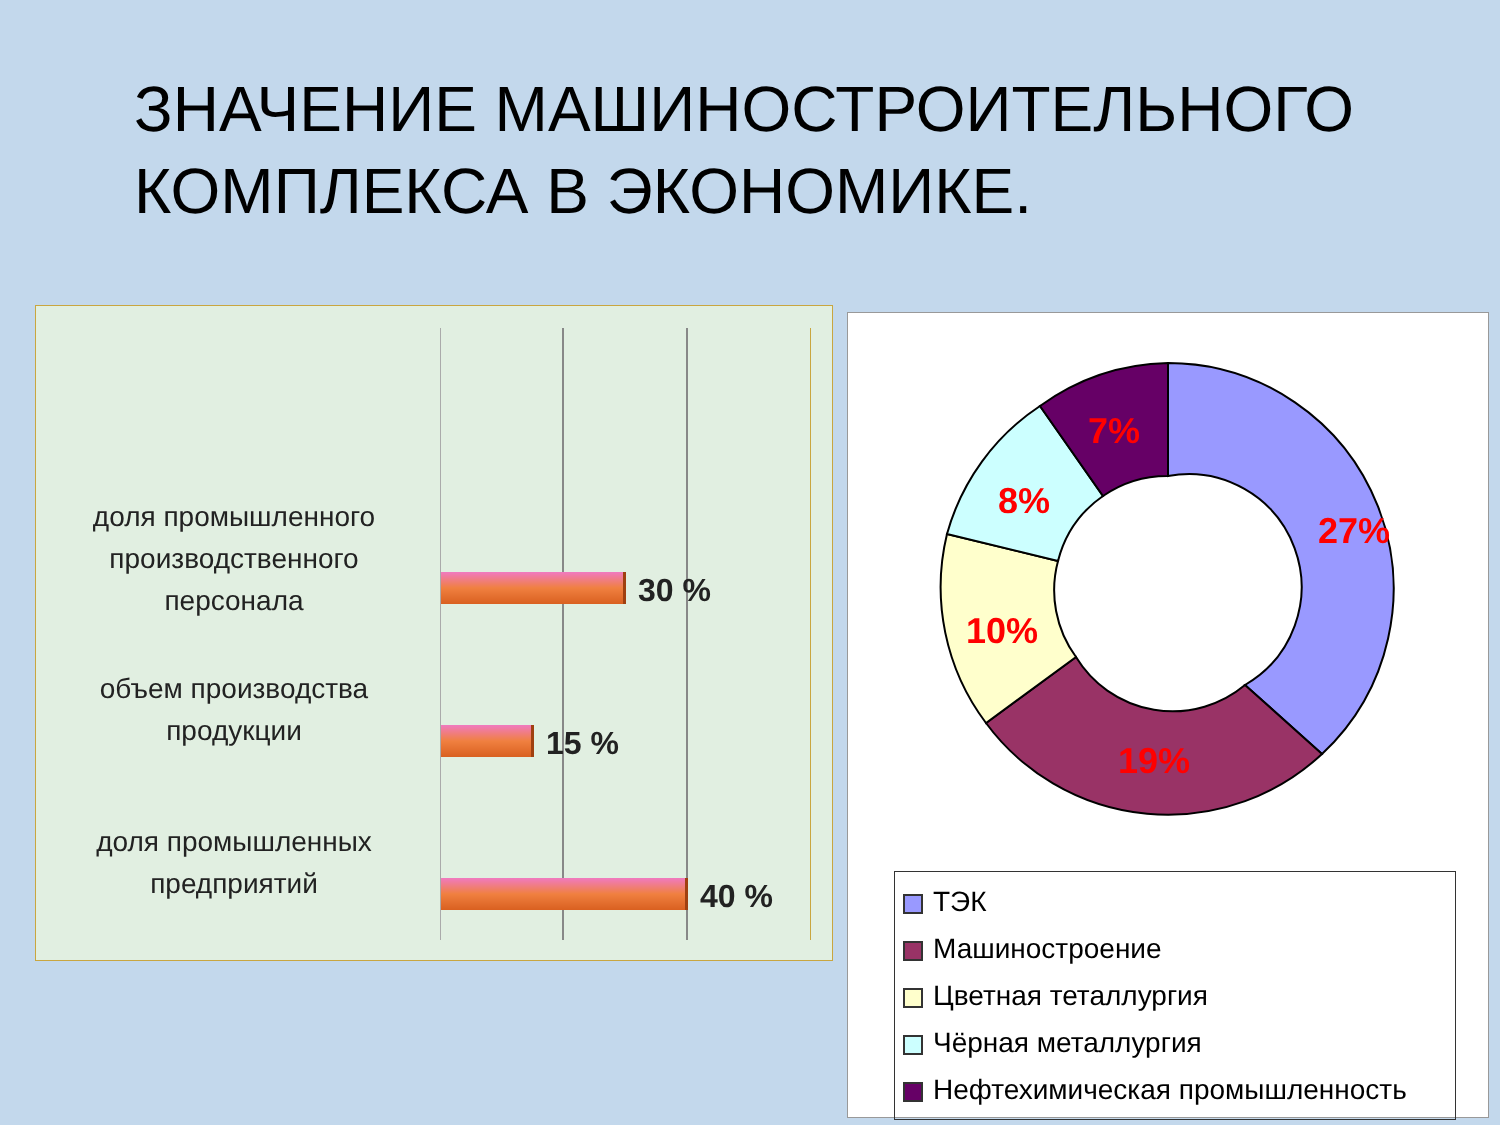ЗНАЧЕНИЕ МАШИНОСТРОИТЕЛЬНОГО
КОМПЛЕКСА В ЭКОНОМИКЕ.
доля промышленного производственного персонала
30 %
объем производства продукции
15 %
доля промышленных предприятий
40 %
27%
19%
10%
8%
7%
ТЭК
Машиностроение
Цветная теталлургия
Чёрная металлургия
Нефтехимическая промышленность